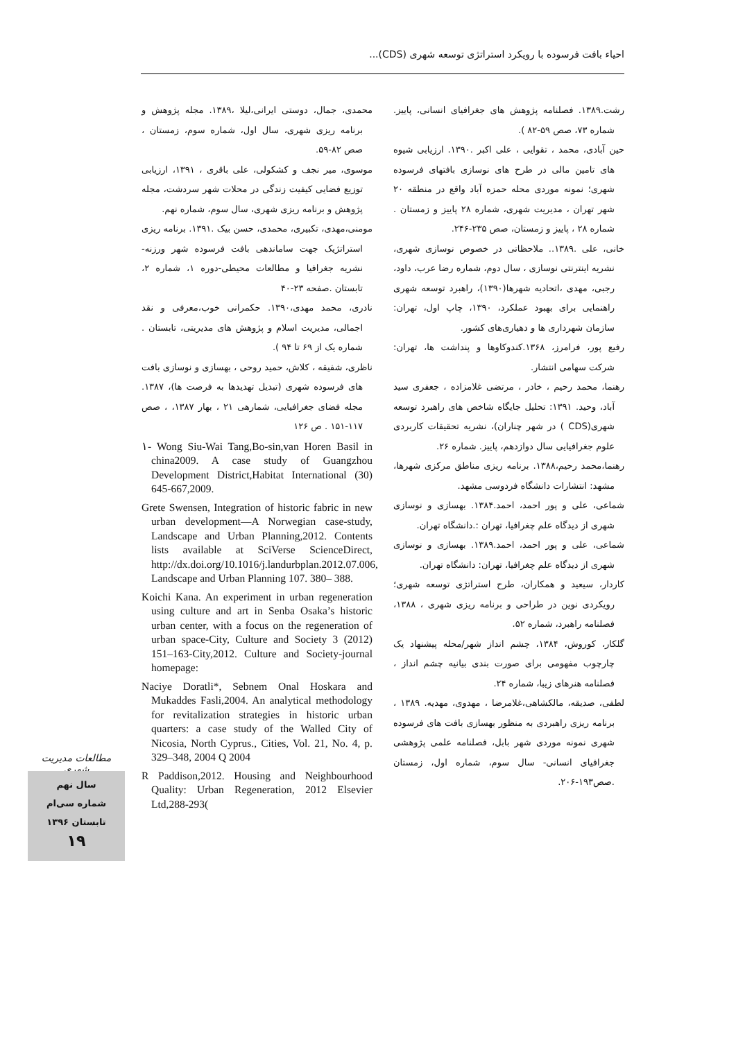احیاء بافت فرسوده با رویکرد استراتژی توسعه شهری (CDS)...
رشت.۱۳۸۹. فصلنامه پژوهش های جغرافیای انسانی، پاییز. شماره ۷۳، صص ۵۹-۸۲ ).
حین آبادی، محمد ، تقوایی ، علی اکبر .۱۳۹۰. ارزیابی شیوه های تامین مالی در طرح های نوسازی بافتهای فرسوده شهری؛ نمونه موردی محله حمزه آباد واقع در منطقه ۲۰ شهر تهران ، مدیریت شهری، شماره ۲۸ پاییز و زمستان . شماره ۲۸ ، پاییز و زمستان، صص ۲۳۵-۲۴۶.
خانی، علی .۱۳۸۹.. ملاحظاتی در خصوص نوسازی شهری، نشریه اینترنتی نوسازی ، سال دوم، شماره رضا عرب، داود، رجبی، مهدی ،اتحادیه شهرها(۱۳۹۰)، راهبرد توسعه شهری راهنمایی برای بهبود عملکرد، ۱۳۹۰، چاپ اول، تهران: سازمان شهرداری ها و دهیاری‌های کشور.
رفیع پور، فرامرز، ۱۳۶۸.کندوکاوها و پنداشت ها، تهران: شرکت سهامی انتشار.
رهنما، محمد رحیم ، خادر ، مرتضی غلامزاده ، جعفری سید آباد، وحید. ۱۳۹۱: تحلیل جایگاه شاخص های راهبرد توسعه شهری(CDS ) در شهر چناران)، نشریه تحقیقات کاربردی علوم جغرافیایی سال دوازدهم، پاییز. شماره ۲۶.
رهنما،محمد رحیم،۱۳۸۸. برنامه ریزی مناطق مرکزی شهرها، مشهد: انتشارات دانشگاه فردوسی مشهد.
شماعی، علی و پور احمد، احمد.۱۳۸۴. بهسازی و نوسازی شهری از دیدگاه علم چغرافیا، تهران :.دانشگاه تهران.
شماعی، علی و پور احمد، احمد.۱۳۸۹. بهسازی و نوسازی شهری از دیدگاه علم چغرافیا، تهران: دانشگاه تهران.
کاردار، سیعید و همکاران، طرح استراتژی توسعه شهری؛ رویکردی نوین در طراحی و برنامه ریزی شهری ، ۱۳۸۸، فصلنامه راهبرد، شماره ۵۲.
گلکار، کوروش، ۱۳۸۴، چشم انداز شهر/محله پیشنهاد یک چارچوب مفهومی برای صورت بندی بیانیه چشم انداز ، فصلنامه هنرهای زیبا، شماره ۲۴.
لطفی، صدیقه، مالکشاهی،غلامرضا ، مهدوی، مهدیه. ۱۳۸۹ ، برنامه ریزی راهبردی به منظور بهسازی بافت های فرسوده شهری نمونه موردی شهر بابل، فصلنامه علمی پژوهشی جغرافیای انسانی- سال سوم، شماره اول، زمستان .صص۱۹۳-۲۰۶.
محمدی، جمال، دوستی ایرانی،لیلا ،۱۳۸۹. مجله پژوهش و برنامه ریزی شهری، سال اول، شماره سوم، زمستان ، صص ۸۲-۵۹.
موسوی، میر نجف و کشکولی، علی باقری ، ۱۳۹۱، ارزیابی توزیع فضایی کیفیت زندگی در محلات شهر سردشت، مجله پژوهش و برنامه ریزی شهری، سال سوم، شماره نهم.
مومنی،مهدی، تکبیری، محمدی، حسن بیک .۱۳۹۱. برنامه ریزی استراتژیک جهت ساماندهی بافت فرسوده شهر ورزنه- نشریه جغرافیا و مطالعات محیطی-دوره ۱، شماره ۲، تابستان .صفحه ۲۳-۴۰
نادری، محمد مهدی،۱۳۹۰. حکمرانی خوب،معرفی و نقد اجمالی، مدیریت اسلام و پژوهش های مدیریتی، تابستان . شماره یک از ۶۹ تا ۹۴ ).
ناظری، شفیقه ، کلاش، حمید روحی ، بهسازی و نوسازی بافت های فرسوده شهری (تبدیل تهدیدها به فرصت ها)، ۱۳۸۷. مجله فضای جغرافیایی، شمارهی ۲۱ ، بهار ۱۳۸۷، ، صص ۱۱۷-۱۵۱ . ص ۱۲۶
۱- Wong Siu-Wai Tang,Bo-sin,van Horen Basil in china2009. A case study of Guangzhou Development District,Habitat International (30) 645-667,2009.
Grete Swensen, Integration of historic fabric in new urban development—A Norwegian case-study, Landscape and Urban Planning,2012. Contents lists available at SciVerse ScienceDirect, http://dx.doi.org/10.1016/j.landurbplan.2012.07.006, Landscape and Urban Planning 107. 380– 388.
Koichi Kana. An experiment in urban regeneration using culture and art in Senba Osaka’s historic urban center, with a focus on the regeneration of urban space-City, Culture and Society 3 (2012) 151–163-City,2012. Culture and Society-journal homepage:
Naciye Doratli*, Sebnem Onal Hoskara and Mukaddes Fasli,2004. An analytical methodology for revitalization strategies in historic urban quarters: a case study of the Walled City of Nicosia, North Cyprus., Cities, Vol. 21, No. 4, p. 329–348, 2004 Q 2004
R Paddison,2012. Housing and Neighbourhood Quality: Urban Regeneration, 2012 Elsevier Ltd,288-293(
مطالعات مدیریت شهری
سال نهم
شماره سی‌ام
تابستان ۱۳۹۶
۱۹